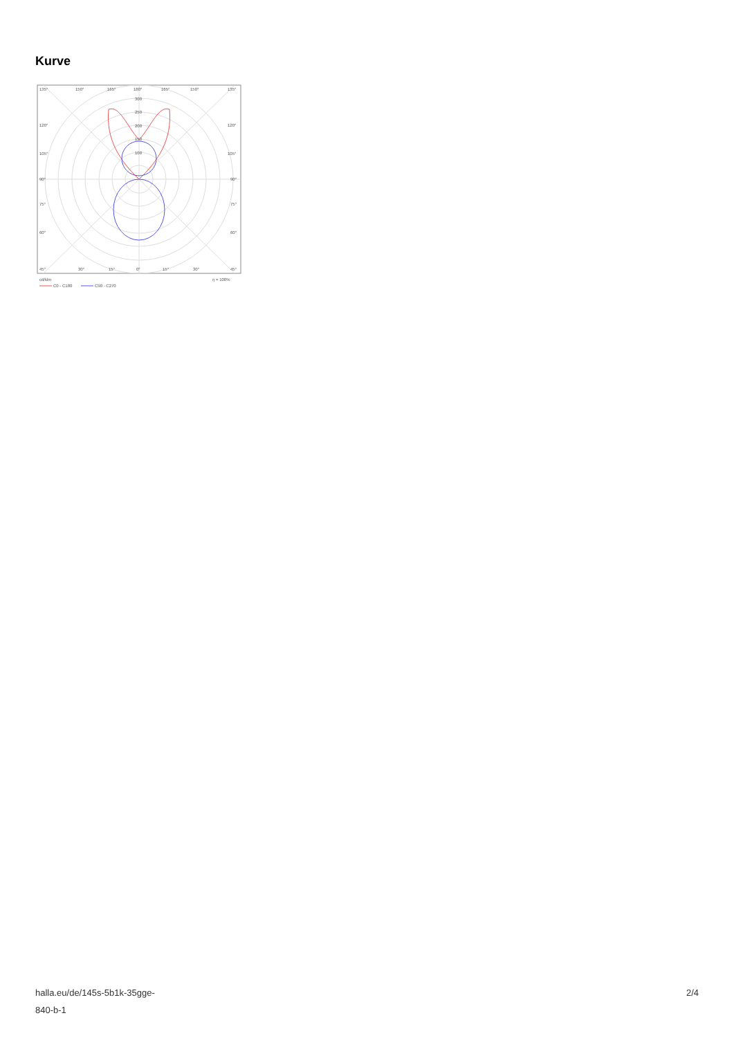Kurve
135°
150°
165°
180°
165°
150°
135°
300
250
200
150
100
120°
120°
105°
105°
90°
90°
75°
75°
60°
60°
45°
30°
15°
0°
15°
30°
45°
cd/klm
η = 100%
C0 - C180
C90 - C270
halla.eu/de/145s-5b1k-35gge-
840-b-1
2/4